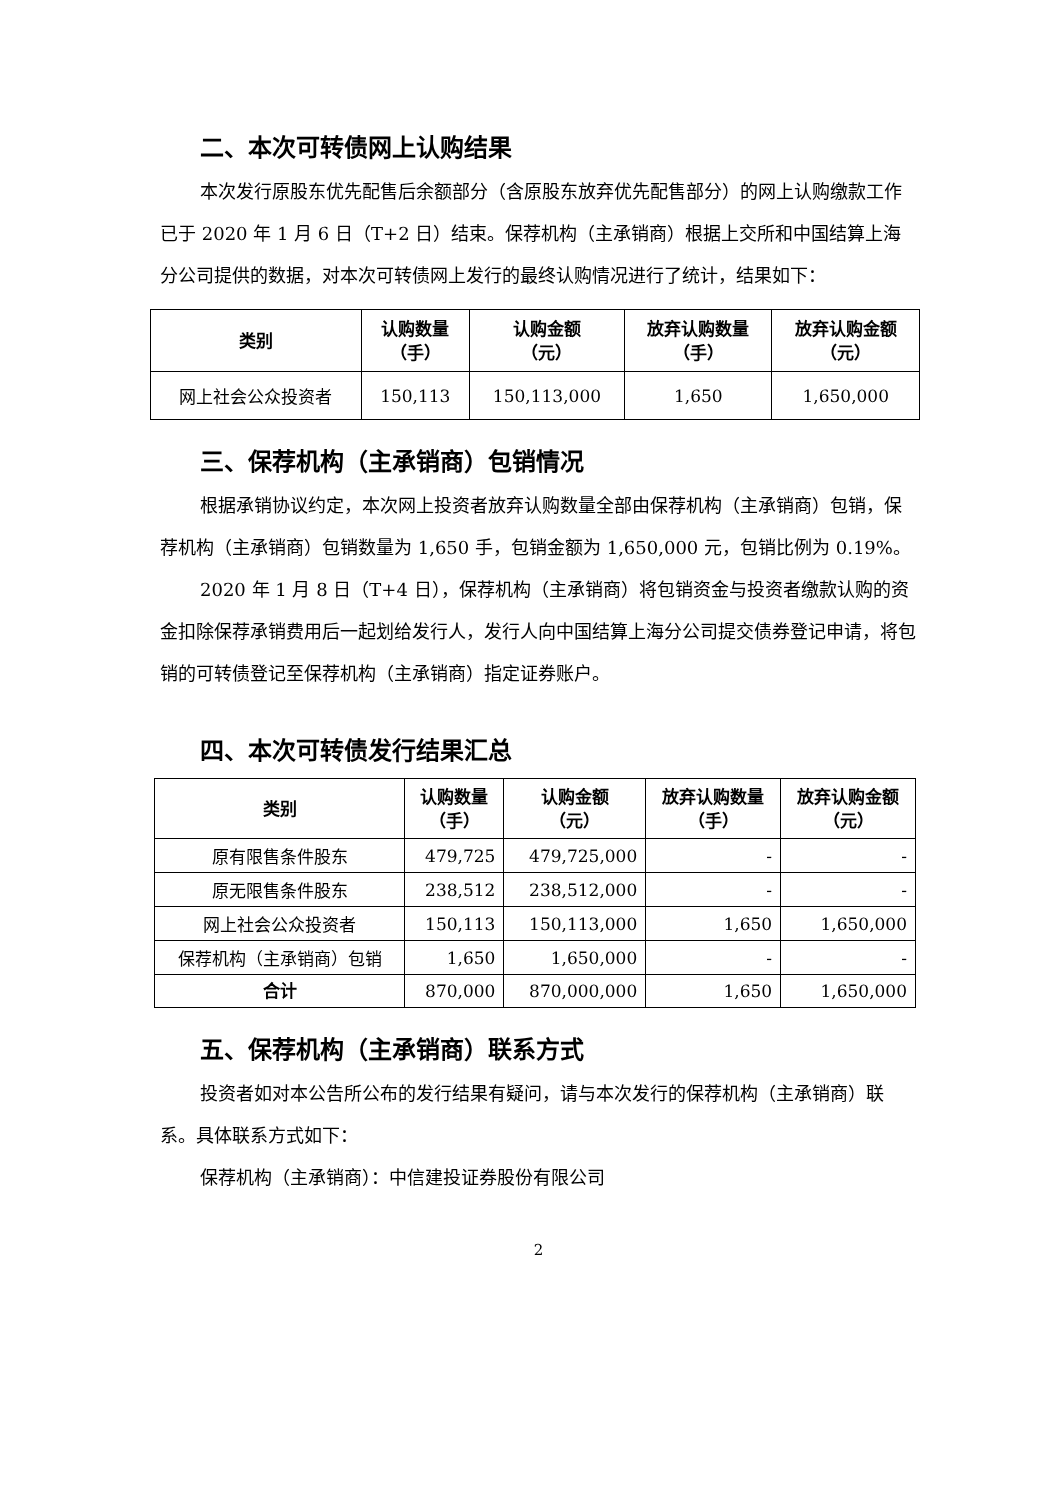二、本次可转债网上认购结果
本次发行原股东优先配售后余额部分（含原股东放弃优先配售部分）的网上认购缴款工作已于 2020 年 1 月 6 日（T+2 日）结束。保荐机构（主承销商）根据上交所和中国结算上海分公司提供的数据，对本次可转债网上发行的最终认购情况进行了统计，结果如下：
| 类别 | 认购数量 （手） | 认购金额 （元） | 放弃认购数量 （手） | 放弃认购金额 （元） |
| --- | --- | --- | --- | --- |
| 网上社会公众投资者 | 150,113 | 150,113,000 | 1,650 | 1,650,000 |
三、保荐机构（主承销商）包销情况
根据承销协议约定，本次网上投资者放弃认购数量全部由保荐机构（主承销商）包销，保荐机构（主承销商）包销数量为 1,650 手，包销金额为 1,650,000 元，包销比例为 0.19%。
2020 年 1 月 8 日（T+4 日），保荐机构（主承销商）将包销资金与投资者缴款认购的资金扣除保荐承销费用后一起划给发行人，发行人向中国结算上海分公司提交债券登记申请，将包销的可转债登记至保荐机构（主承销商）指定证券账户。
四、本次可转债发行结果汇总
| 类别 | 认购数量 （手） | 认购金额 （元） | 放弃认购数量 （手） | 放弃认购金额 （元） |
| --- | --- | --- | --- | --- |
| 原有限售条件股东 | 479,725 | 479,725,000 | - | - |
| 原无限售条件股东 | 238,512 | 238,512,000 | - | - |
| 网上社会公众投资者 | 150,113 | 150,113,000 | 1,650 | 1,650,000 |
| 保荐机构（主承销商）包销 | 1,650 | 1,650,000 | - | - |
| 合计 | 870,000 | 870,000,000 | 1,650 | 1,650,000 |
五、保荐机构（主承销商）联系方式
投资者如对本公告所公布的发行结果有疑问，请与本次发行的保荐机构（主承销商）联系。具体联系方式如下：
保荐机构（主承销商）：中信建投证券股份有限公司
2